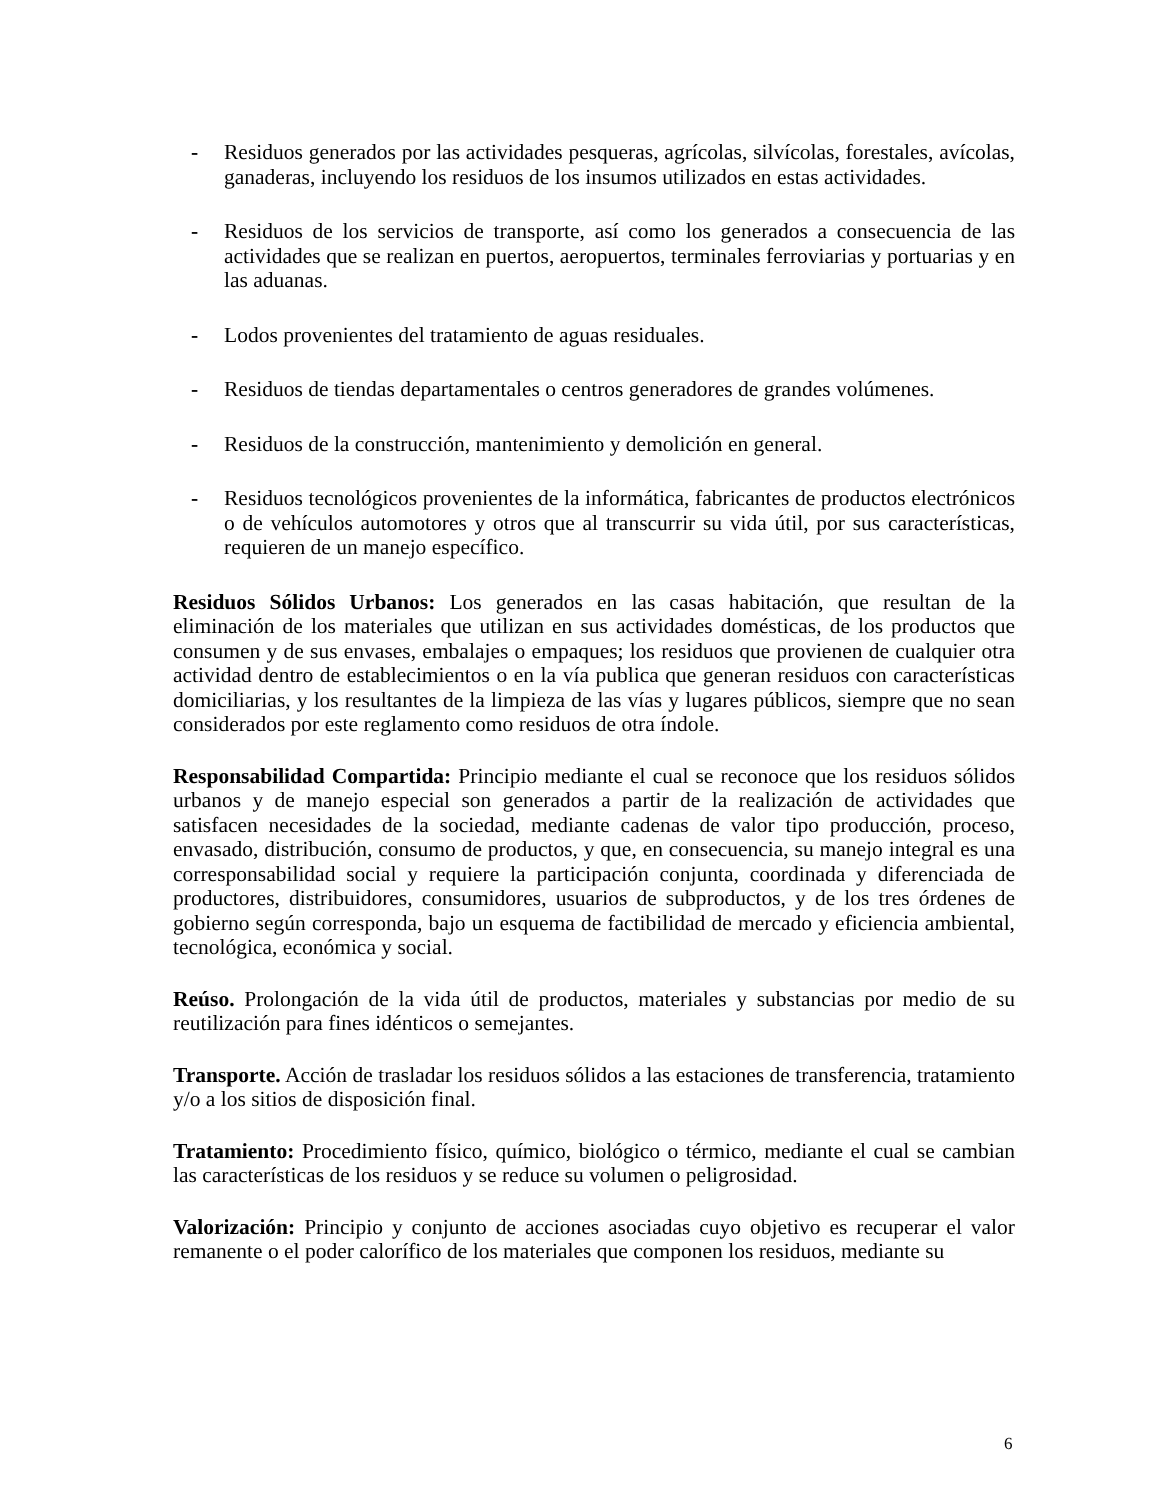- Residuos generados por las actividades pesqueras, agrícolas, silvícolas, forestales, avícolas, ganaderas, incluyendo los residuos de los insumos utilizados en estas actividades.
- Residuos de los servicios de transporte, así como los generados a consecuencia de las actividades que se realizan en puertos, aeropuertos, terminales ferroviarias y portuarias y en las aduanas.
- Lodos provenientes del tratamiento de aguas residuales.
- Residuos de tiendas departamentales o centros generadores de grandes volúmenes.
- Residuos de la construcción, mantenimiento y demolición en general.
- Residuos tecnológicos provenientes de la informática, fabricantes de productos electrónicos o de vehículos automotores y otros que al transcurrir su vida útil, por sus características, requieren de un manejo específico.
Residuos Sólidos Urbanos: Los generados en las casas habitación, que resultan de la eliminación de los materiales que utilizan en sus actividades domésticas, de los productos que consumen y de sus envases, embalajes o empaques; los residuos que provienen de cualquier otra actividad dentro de establecimientos o en la vía publica que generan residuos con características domiciliarias, y los resultantes de la limpieza de las vías y lugares públicos, siempre que no sean considerados por este reglamento como residuos de otra índole.
Responsabilidad Compartida: Principio mediante el cual se reconoce que los residuos sólidos urbanos y de manejo especial son generados a partir de la realización de actividades que satisfacen necesidades de la sociedad, mediante cadenas de valor tipo producción, proceso, envasado, distribución, consumo de productos, y que, en consecuencia, su manejo integral es una corresponsabilidad social y requiere la participación conjunta, coordinada y diferenciada de productores, distribuidores, consumidores, usuarios de subproductos, y de los tres órdenes de gobierno según corresponda, bajo un esquema de factibilidad de mercado y eficiencia ambiental, tecnológica, económica y social.
Reúso. Prolongación de la vida útil de productos, materiales y substancias por medio de su reutilización para fines idénticos o semejantes.
Transporte. Acción de trasladar los residuos sólidos a las estaciones de transferencia, tratamiento y/o a los sitios de disposición final.
Tratamiento: Procedimiento físico, químico, biológico o térmico, mediante el cual se cambian las características de los residuos y se reduce su volumen o peligrosidad.
Valorización: Principio y conjunto de acciones asociadas cuyo objetivo es recuperar el valor remanente o el poder calorífico de los materiales que componen los residuos, mediante su
6